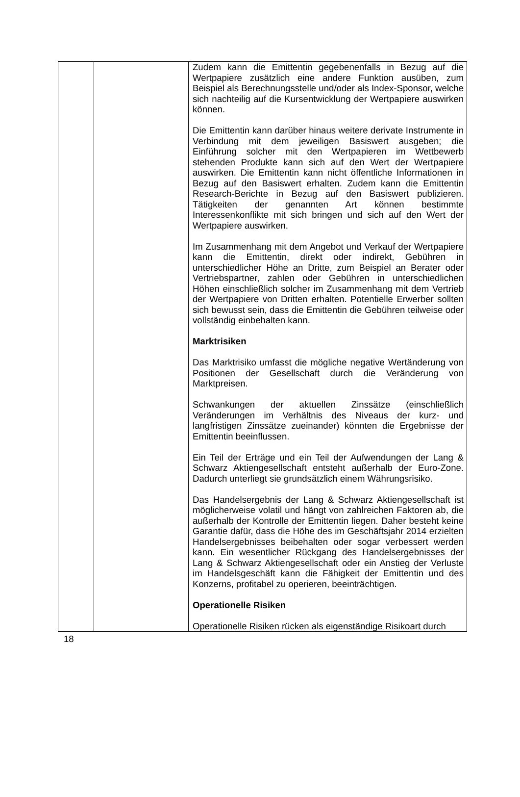| | | Zudem kann die Emittentin gegebenenfalls in Bezug auf die Wertpapiere zusätzlich eine andere Funktion ausüben, zum Beispiel als Berechnungsstelle und/oder als Index-Sponsor, welche sich nachteilig auf die Kursentwicklung der Wertpapiere auswirken können. Die Emittentin kann darüber hinaus weitere derivate Instrumente in Verbindung mit dem jeweiligen Basiswert ausgeben; die Einführung solcher mit den Wertpapieren im Wettbewerb stehenden Produkte kann sich auf den Wert der Wertpapiere auswirken. Die Emittentin kann nicht öffentliche Informationen in Bezug auf den Basiswert erhalten. Zudem kann die Emittentin Research-Berichte in Bezug auf den Basiswert publizieren. Tätigkeiten der genannten Art können bestimmte Interessenkonflikte mit sich bringen und sich auf den Wert der Wertpapiere auswirken. Im Zusammenhang mit dem Angebot und Verkauf der Wertpapiere kann die Emittentin, direkt oder indirekt, Gebühren in unterschiedlicher Höhe an Dritte, zum Beispiel an Berater oder Vertriebspartner, zahlen oder Gebühren in unterschiedlichen Höhen einschließlich solcher im Zusammenhang mit dem Vertrieb der Wertpapiere von Dritten erhalten. Potentielle Erwerber sollten sich bewusst sein, dass die Emittentin die Gebühren teilweise oder vollständig einbehalten kann. Marktrisiken Das Marktrisiko umfasst die mögliche negative Wertänderung von Positionen der Gesellschaft durch die Veränderung von Marktpreisen. Schwankungen der aktuellen Zinssätze (einschließlich Veränderungen im Verhältnis des Niveaus der kurz- und langfristigen Zinssätze zueinander) könnten die Ergebnisse der Emittentin beeinflussen. Ein Teil der Erträge und ein Teil der Aufwendungen der Lang & Schwarz Aktiengesellschaft entsteht außerhalb der Euro-Zone. Dadurch unterliegt sie grundsätzlich einem Währungsrisiko. Das Handelsergebnis der Lang & Schwarz Aktiengesellschaft ist möglicherweise volatil und hängt von zahlreichen Faktoren ab, die außerhalb der Kontrolle der Emittentin liegen. Daher besteht keine Garantie dafür, dass die Höhe des im Geschäftsjahr 2014 erzielten Handelsergebnisses beibehalten oder sogar verbessert werden kann. Ein wesentlicher Rückgang des Handelsergebnisses der Lang & Schwarz Aktiengesellschaft oder ein Anstieg der Verluste im Handelsgeschäft kann die Fähigkeit der Emittentin und des Konzerns, profitabel zu operieren, beeinträchtigen. Operationelle Risiken Operationelle Risiken rücken als eigenständige Risikoart durch |
18